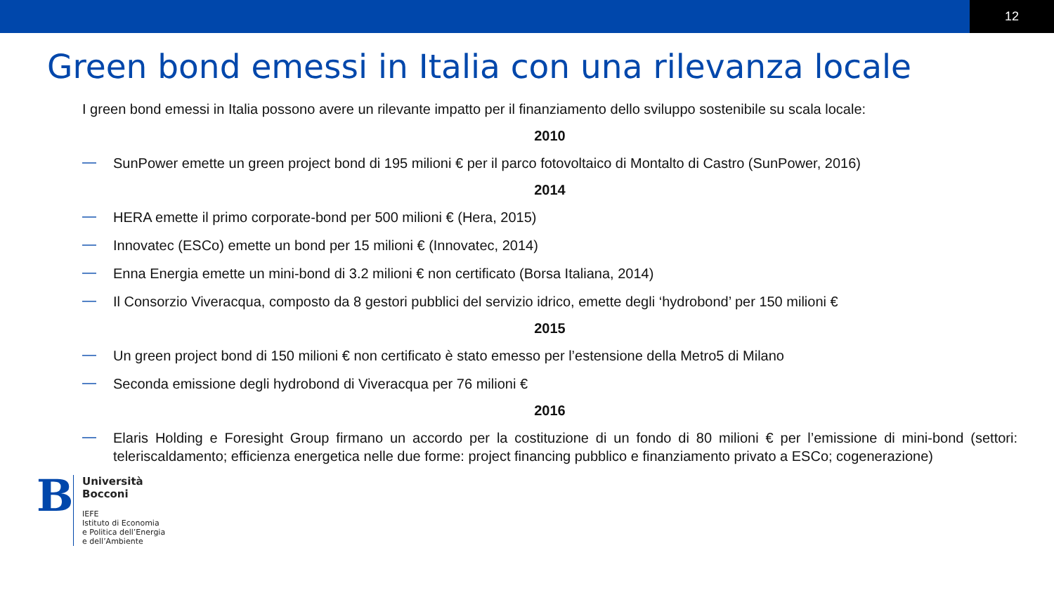12
Green bond emessi in Italia con una rilevanza locale
I green bond emessi in Italia possono avere un rilevante impatto per il finanziamento dello sviluppo sostenibile su scala locale:
2010
— SunPower emette un green project bond di 195 milioni € per il parco fotovoltaico di Montalto di Castro (SunPower, 2016)
2014
— HERA emette il primo corporate-bond per 500 milioni € (Hera, 2015)
— Innovatec (ESCo) emette un bond per 15 milioni € (Innovatec, 2014)
— Enna Energia emette un mini-bond di 3.2 milioni € non certificato (Borsa Italiana, 2014)
— Il Consorzio Viveracqua, composto da 8 gestori pubblici del servizio idrico, emette degli ‘hydrobond’ per 150 milioni €
2015
— Un green project bond di 150 milioni € non certificato è stato emesso per l’estensione della Metro5 di Milano
— Seconda emissione degli hydrobond di Viveracqua per 76 milioni €
2016
— Elaris Holding e Foresight Group firmano un accordo per la costituzione di un fondo di 80 milioni € per l’emissione di mini-bond (settori: teleriscaldamento; efficienza energetica nelle due forme: project financing pubblico e finanziamento privato a ESCo; cogenerazione)
B
Università
Bocconi
IEFE
Istituto di Economia
e Politica dell’Energia
e dell’Ambiente